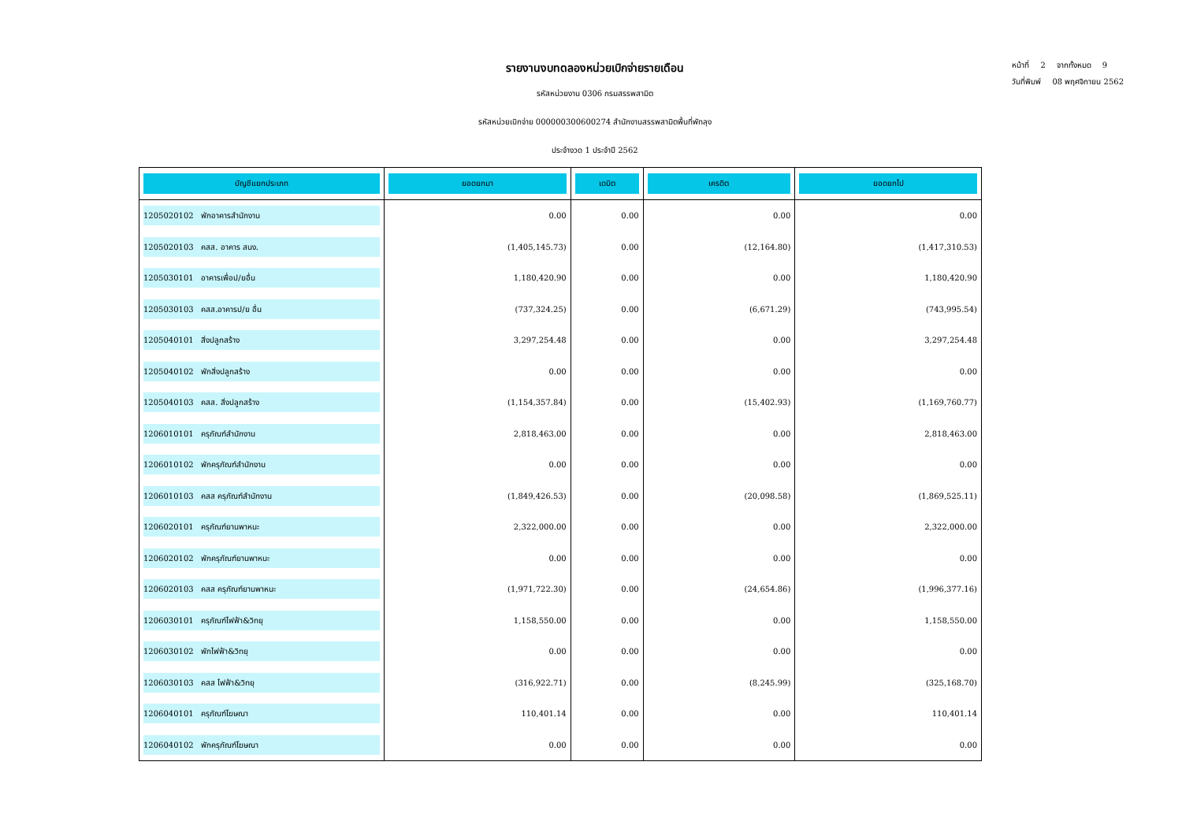หน้าที่ 2 จากทั้งหมด 9
วันที่พิมพ์ 08 พฤศจิกายน 2562
รายงานงบทดลองหน่วยเบิกจ่ายรายเดือน
รหัสหน่วยงาน 0306 กรมสรรพสามิต
รหัสหน่วยเบิกจ่าย 000000300600274 สำนักงานสรรพสามิตพื้นที่พัทลุง
ประจำงวด 1 ประจำปี 2562
| บัญชีแยกประเภท | ยอดยกมา | เดบิต | เครดิต | ยอดยกไป |
| --- | --- | --- | --- | --- |
| 1205020102 พักอาคารสำนักงาน | 0.00 | 0.00 | 0.00 | 0.00 |
| 1205020103 คสส. อาคาร สนง. | (1,405,145.73) | 0.00 | (12,164.80) | (1,417,310.53) |
| 1205030101 อาคารเพื่อป/ยอื่น | 1,180,420.90 | 0.00 | 0.00 | 1,180,420.90 |
| 1205030103 คสส.อาคารป/ย อื่น | (737,324.25) | 0.00 | (6,671.29) | (743,995.54) |
| 1205040101 สิ่งปลูกสร้าง | 3,297,254.48 | 0.00 | 0.00 | 3,297,254.48 |
| 1205040102 พักสิ่งปลูกสร้าง | 0.00 | 0.00 | 0.00 | 0.00 |
| 1205040103 คสส. สิ่งปลูกสร้าง | (1,154,357.84) | 0.00 | (15,402.93) | (1,169,760.77) |
| 1206010101 ครุภัณฑ์สำนักงาน | 2,818,463.00 | 0.00 | 0.00 | 2,818,463.00 |
| 1206010102 พักครุภัณฑ์สำนักงาน | 0.00 | 0.00 | 0.00 | 0.00 |
| 1206010103 คสส ครุภัณฑ์สำนักงาน | (1,849,426.53) | 0.00 | (20,098.58) | (1,869,525.11) |
| 1206020101 ครุภัณฑ์ยานพาหนะ | 2,322,000.00 | 0.00 | 0.00 | 2,322,000.00 |
| 1206020102 พักครุภัณฑ์ยานพาหนะ | 0.00 | 0.00 | 0.00 | 0.00 |
| 1206020103 คสส ครุภัณฑ์ยานพาหนะ | (1,971,722.30) | 0.00 | (24,654.86) | (1,996,377.16) |
| 1206030101 ครุภัณฑ์ไฟฟ้า&วิทยุ | 1,158,550.00 | 0.00 | 0.00 | 1,158,550.00 |
| 1206030102 พักไฟฟ้า&วิทยุ | 0.00 | 0.00 | 0.00 | 0.00 |
| 1206030103 คสส ไฟฟ้า&วิทยุ | (316,922.71) | 0.00 | (8,245.99) | (325,168.70) |
| 1206040101 ครุภัณฑ์โฆษณา | 110,401.14 | 0.00 | 0.00 | 110,401.14 |
| 1206040102 พักครุภัณฑ์โฆษณา | 0.00 | 0.00 | 0.00 | 0.00 |